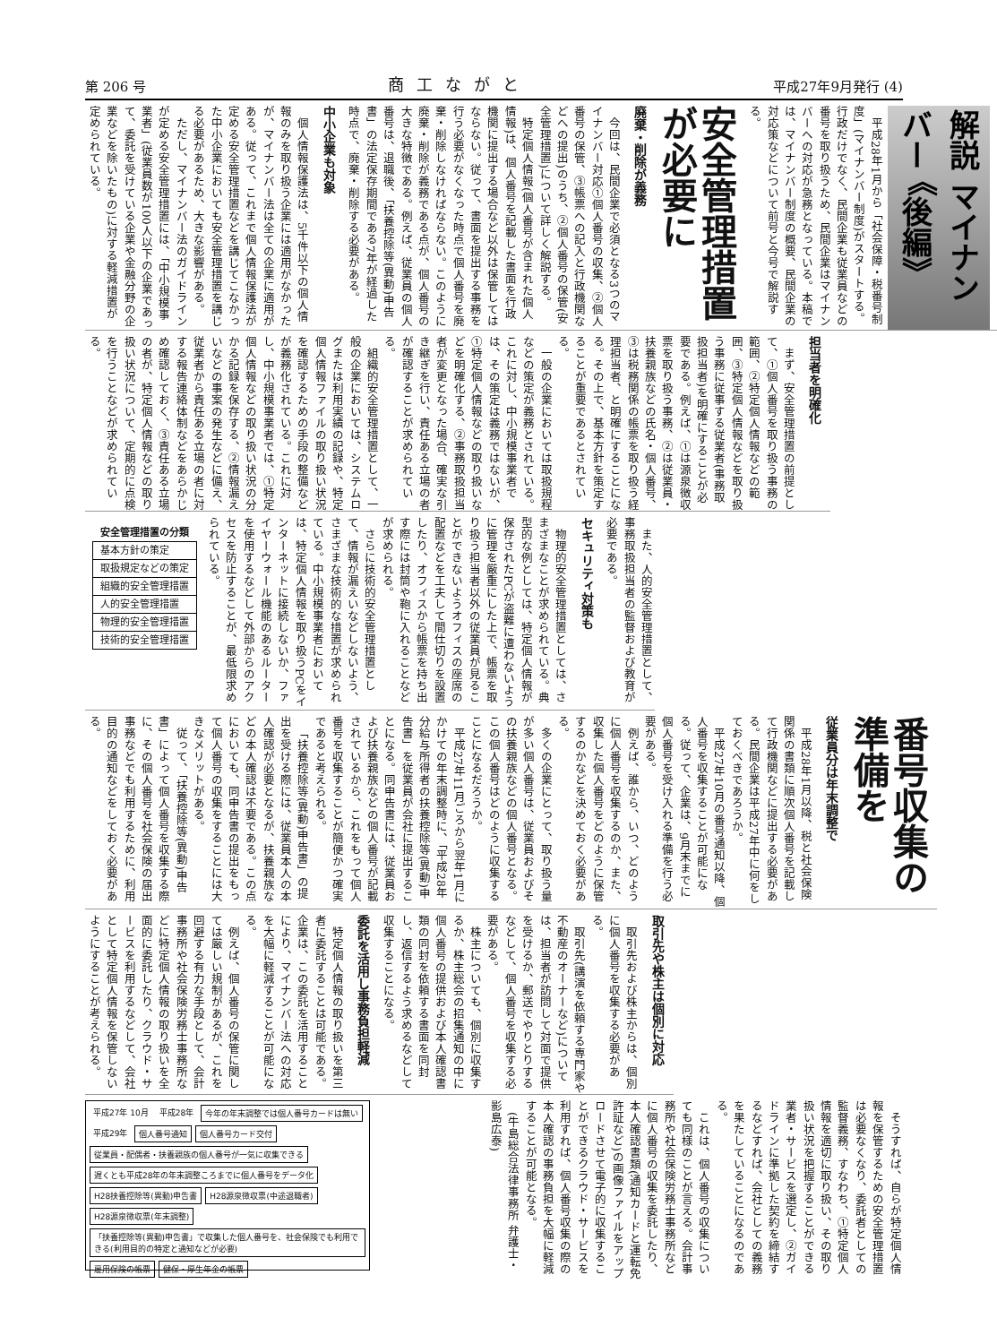第 206 号 商工ながと 平成27年9月発行 (4)
解説 マイナンバー 《後編》
平成28年1月から「社会保障・税番号制度」(マイナンバー制度)がスタートする。行政だけでなく、民間企業も従業員などの番号を取り扱うため、民間企業はマイナンバーへの対応が急務となっている。本稿では、マイナンバー制度の概要、民間企業の対応策などについて前号と今号で解説する。
安全管理措置が必要に
廃棄・削除が義務
今回は、民間企業で必須となる3つのマイナンバー対応①個人番号の収集、②個人番号の保管、③帳票への記入と行政機関などへの提出)のうち、②個人番号の保管(安全管理措置)について詳しく解説する。
特定個人情報(個人番号が含まれた個人情報)は、個人番号を記載した書面を行政機関に提出する場合など以外は保管してはならない。従って、書面を提出する事務を行う必要がなくなった時点で個人番号を廃棄・削除しなければならない。このように廃棄・削除が義務である点が、個人番号の大きな特徴である。例えば、従業員の個人番号は、退職後、「扶養控除等(異動)申告書」の法定保存期間である7年が経過した時点で、廃棄・削除する必要がある。
中小企業も対象
個人情報保護法は、5千件以下の個人情報のみを取り扱う企業には適用がなかったが、マイナンバー法は全ての企業に適用がある。従って、これまで個人情報保護法が定める安全管理措置などを講じてこなかった中小企業においても安全管理措置を講じる必要があるため、大きな影響がある。
ただし、マイナンバー法のガイドラインが定める安全管理措置には、「中小規模事業者」(従業員数が100人以下の企業であって、委託を受けている企業や金融分野の企業などを除いたもの)に対する軽減措置が定められている。
担当者を明確化
まず、安全管理措置の前提として、①個人番号を取り扱う事務の範囲、②特定個人情報などの範囲、③特定個人情報などを取り扱う事務に従事する従業者(事務取扱担当者)を明確にすることが必要である。例えば、①は源泉徴収票を取り扱う事務、②は従業員・扶養親族などの氏名・個人番号、③は税務関係の帳票を取り扱う経理担当者、と明確にすることになる。その上で、基本方針を策定することが重要であるとされている。
一般の企業においては取扱規程などの策定が義務とされている。これに対し、中小規模事業者では、その策定は義務ではないが、①特定個人情報などの取り扱いなどを明確化する、②事務取扱担当者が変更となった場合、確実な引き継ぎを行い、責任ある立場の者が確認することが求められている。
組織的安全管理措置として、一般の企業においては、システムログまたは利用実績の記録や、特定個人情報ファイルの取り扱い状況を確認するための手段の整備などが義務化されている。これに対し、中小規模事業者では、①特定個人情報などの取り扱い状況の分かる記録を保存する、②情報漏えいなどの事案の発生などに備え、従業者から責任ある立場の者に対する報告連絡体制などをあらかじめ確認しておく、③責任ある立場の者が、特定個人情報などの取り扱い状況について、定期的に点検を行うことなどが求められている。
また、人的安全管理措置として、事務取扱担当者の監督および教育が必要である。
セキュリティ対策も
物理的安全管理措置としては、さまざまなことが求められている。典型的な例としては、特定個人情報が保存されたPCが盗難に遭わないように管理を厳重にした上で、帳票を取り扱う担当者以外の従業員が見ることができないようオフィスの座席の配置などを工夫して間仕切りを設置したり、オフィスから帳票を持ち出す際には封筒や鞄に入れることなどが求められる。
さらに技術的安全管理措置として、情報が漏えいなどしないよう、さまざまな技術的な措置が求められている。中小規模事業者においては、特定個人情報を取り扱うPCをインターネットに接続しないか、ファイヤーウォール機能のあるルーターを使用するなどして外部からのアクセスを防止することが、最低限求められている。
| 安全管理措置の分類 |
| --- |
| 基本方針の策定 |
| 取扱規定などの策定 |
| 組織的安全管理措置 |
| 人的安全管理措置 |
| 物理的安全管理措置 |
| 技術的安全管理措置 |
番号収集の準備を
従業員分は年末調整で
平成28年1月以降、税と社会保険関係の書類に順次個人番号を記載して行政機関などに提出する必要がある。民間企業は平成27年中に何をしておくべきであろうか。
平成27年10月の番号通知以降、個人番号を収集することが可能になる。従って、企業は、9月末までに個人番号を受け入れる準備を行う必要がある。
例えば、誰から、いつ、どのように個人番号を収集するのか、また、収集した個人番号をどのように保管するのかなどを決めておく必要がある。
多くの企業にとって、取り扱う量が多い個人番号は、従業員およびその扶養親族などの個人番号となる。この個人番号はどのように収集することになるだろうか。
平成27年11月ごろから翌年1月にかけての年末調整時に、「平成28年分給与所得者の扶養控除等(異動)申告書」を従業員が会社に提出することになる。同申告書には、従業員および扶養親族などの個人番号が記載されているから、これをもって個人番号を収集することが簡便かつ確実であると考えられる。
「扶養控除等(異動)申告書」の提出を受ける際には、従業員本人の本人確認が必要となるが、扶養親族などの本人確認は不要である。この点においても、同申告書の提出をもって個人番号の収集をすることには大きなメリットがある。
従って、「扶養控除等(異動)申告書」によって個人番号を収集する際に、その個人番号を社会保険の届出事務などでも利用するために、利用目的の通知などをしておく必要がある。
取引先や株主は個別に対応
取引先および株主からは、個別に個人番号を収集する必要がある。
取引先(講演を依頼する専門家や不動産のオーナーなど)については、担当者が訪問して対面で提供を受けるか、郵送でやりとりするなどして、個人番号を収集する必要がある。
株主についても、個別に収集するか、株主総会の招集通知の中に個人番号の提供および本人確認書類の同封を依頼する書面を同封し、返信するよう求めるなどして収集することになる。
委託を活用し事務負担軽減
特定個人情報の取り扱いを第三者に委託することは可能である。企業は、この委託を活用することにより、マイナンバー法への対応を大幅に軽減することが可能になる。
例えば、個人番号の保管に関しては厳しい規制があるが、これを回避する有力な手段として、会計事務所や社会保険労務士事務所などに特定個人情報の取り扱いを全面的に委託したり、クラウド・サービスを利用するなどして、会社として特定個人情報を保管しないようにすることが考えられる。
そうすれば、自らが特定個人情報を保管するための安全管理措置は必要なくなり、委託者としての監督義務、すなわち、①特定個人情報を適切に取り扱い、その取り扱い状況を把握することができる業者・サービスを選定し、②ガイドラインに準拠した契約を締結するなどすれば、会社としての義務を果たしていることになるのである。
これは、個人番号の収集についても同様のことが言える。会計事務所や社会保険労務士事務所などに個人番号の収集を委託したり、本人確認書類(通知カードと運転免許証など)の画像ファイルをアップロードさせて電子的に収集することができるクラウド・サービスを利用すれば、個人番号収集の際の本人確認の事務負担を大幅に軽減することが可能となる。
(牛島総合法律事務所 弁護士・影島広泰)
平成27年 10月
平成28年
今年の年末調整では個人番号カードは無い
平成29年
個人番号通知
個人番号カード交付
従業員・配偶者・扶養親族の個人番号が一気に収集できる
遅くとも平成28年の年末調整ころまでに個人番号をデータ化
H28扶養控除等(異動)申告書
H28源泉徴収票(中途退職者)
H28源泉徴収票(年末調整)
「扶養控除等(異動)申告書」で収集した個人番号を、社会保険でも利用できる(利用目的の特定と通知などが必要)
雇用保険の帳票
健保・厚生年金の帳票